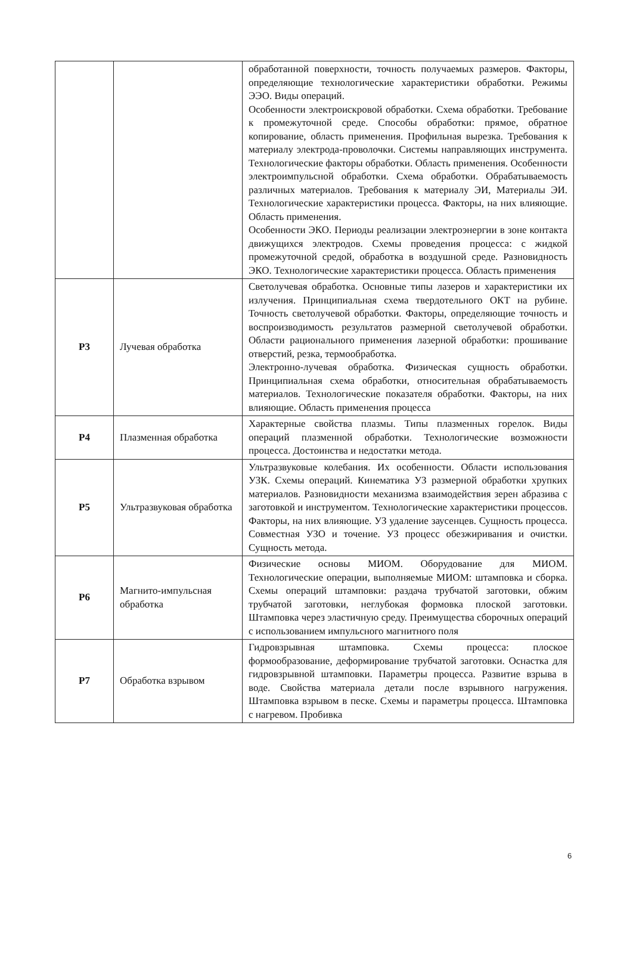| | | обработанной поверхности, точность получаемых размеров. Факторы, определяющие технологические характеристики обработки. Режимы ЭЭО. Виды операций. Особенности электроискровой обработки. Схема обработки. Требование к промежуточной среде. Способы обработки: прямое, обратное копирование, область применения. Профильная вырезка. Требования к материалу электрода-проволочки. Системы направляющих инструмента. Технологические факторы обработки. Область применения. Особенности электроимпульсной обработки. Схема обработки. Обрабатываемость различных материалов. Требования к материалу ЭИ, Материалы ЭИ. Технологические характеристики процесса. Факторы, на них влияющие. Область применения. Особенности ЭКО. Периоды реализации электроэнергии в зоне контакта движущихся электродов. Схемы проведения процесса: с жидкой промежуточной средой, обработка в воздушной среде. Разновидность ЭКО. Технологические характеристики процесса. Область применения |
| Р3 | Лучевая обработка | Светолучевая обработка. Основные типы лазеров и характеристики их излучения. Принципиальная схема твердотельного ОКТ на рубине. Точность светолучевой обработки. Факторы, определяющие точность и воспроизводимость результатов размерной светолучевой обработки. Области рационального применения лазерной обработки: прошивание отверстий, резка, термообработка. Электронно-лучевая обработка. Физическая сущность обработки. Принципиальная схема обработки, относительная обрабатываемость материалов. Технологические показателя обработки. Факторы, на них влияющие. Область применения процесса |
| Р4 | Плазменная обработка | Характерные свойства плазмы. Типы плазменных горелок. Виды операций плазменной обработки. Технологические возможности процесса. Достоинства и недостатки метода. |
| Р5 | Ультразвуковая обработка | Ультразвуковые колебания. Их особенности. Области использования УЗК. Схемы операций. Кинематика УЗ размерной обработки хрупких материалов. Разновидности механизма взаимодействия зерен абразива с заготовкой и инструментом. Технологические характеристики процессов. Факторы, на них влияющие. УЗ удаление заусенцев. Сущность процесса. Совместная УЗО и точение. УЗ процесс обезжиривания и очистки. Сущность метода. |
| Р6 | Магнито-импульсная обработка | Физические основы МИОМ. Оборудование для МИОМ. Технологические операции, выполняемые МИОМ: штамповка и сборка. Схемы операций штамповки: раздача трубчатой заготовки, обжим трубчатой заготовки, неглубокая формовка плоской заготовки. Штамповка через эластичную среду. Преимущества сборочных операций с использованием импульсного магнитного поля |
| Р7 | Обработка взрывом | Гидровзрывная штамповка. Схемы процесса: плоское формообразование, деформирование трубчатой заготовки. Оснастка для гидровзрывной штамповки. Параметры процесса. Развитие взрыва в воде. Свойства материала детали после взрывного нагружения. Штамповка взрывом в песке. Схемы и параметры процесса. Штамповка с нагревом. Пробивка |
6